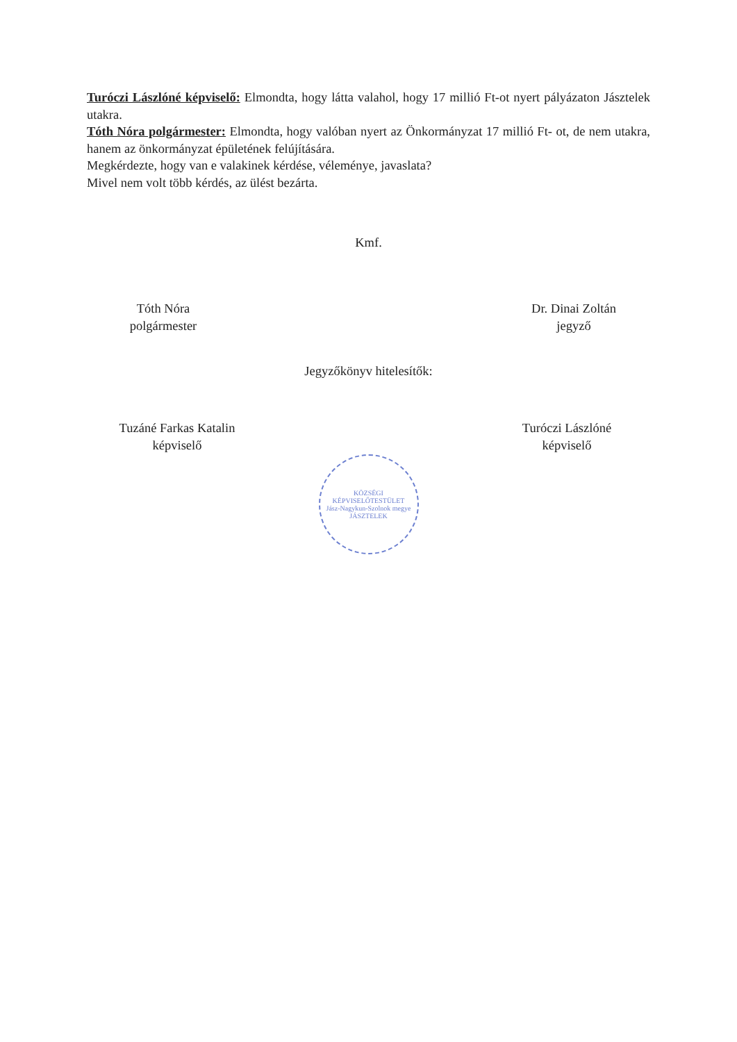Turóczi Lászlóné képviselő: Elmondta, hogy látta valahol, hogy 17 millió Ft-ot nyert pályázaton Jásztelek utakra.
Tóth Nóra polgármester: Elmondta, hogy valóban nyert az Önkormányzat 17 millió Ft- ot, de nem utakra, hanem az önkormányzat épületének felújítására.
Megkérdezte, hogy van e valakinek kérdése, véleménye, javaslata?
Mivel nem volt több kérdés, az ülést bezárta.
Kmf.
Tóth Nóra
polgármester
Dr. Dinai Zoltán
jegyző
Jegyzőkönyv hitelesítők:
Tuzáné Farkas Katalin
képviselő
Turóczi Lászlóné
képviselő
KÖZSÉGI KÉPVISELŐTESTÜLET
Jász-Nagykun-Szolnok megye
JÁSZTELEK